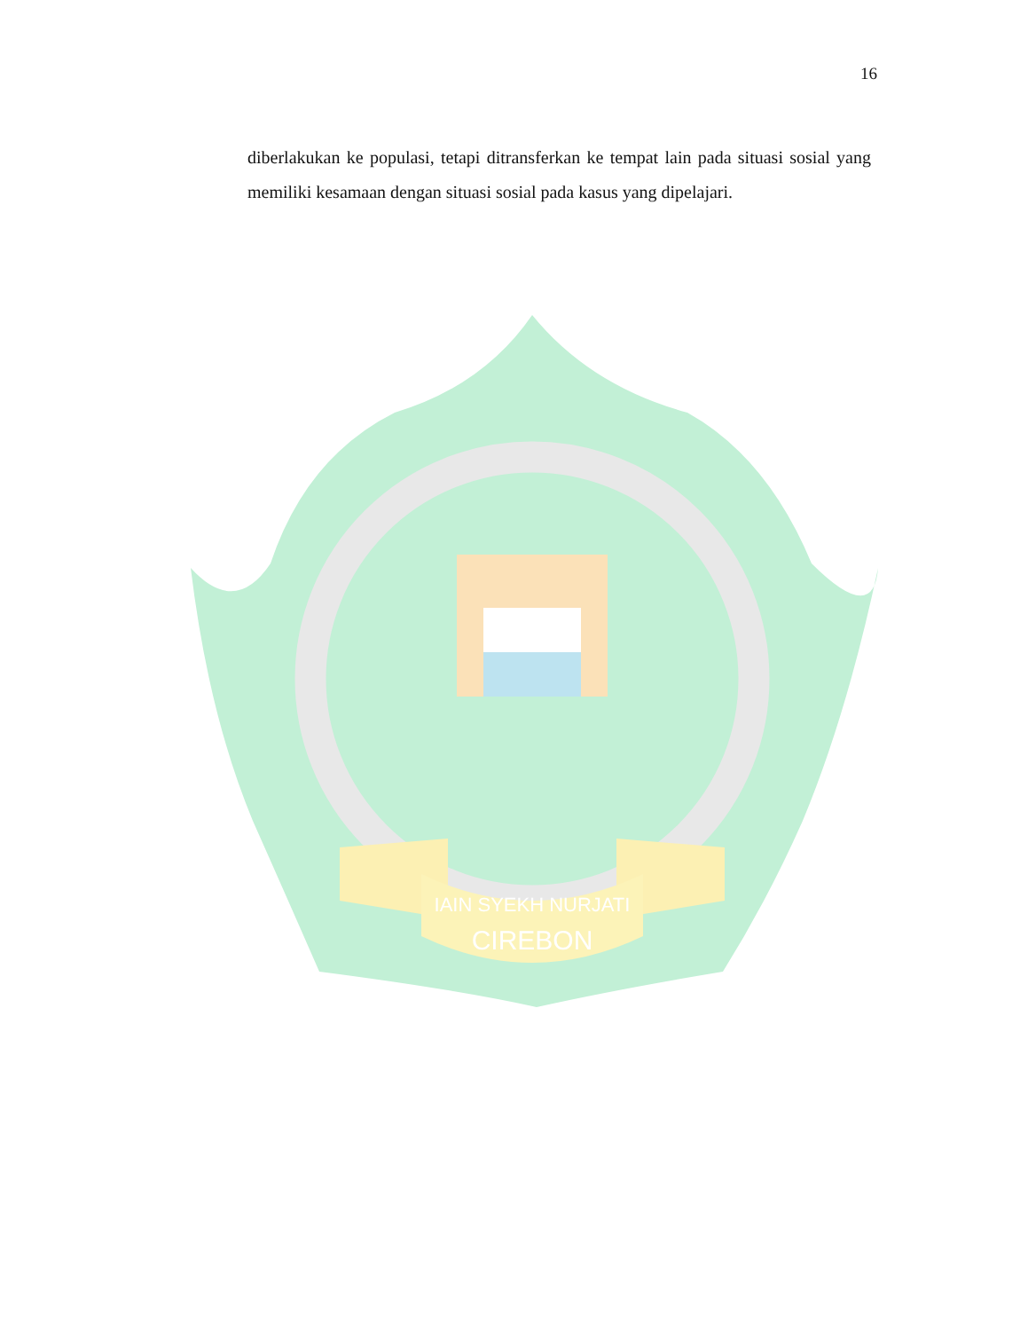16
diberlakukan ke populasi, tetapi ditransferkan ke tempat lain pada situasi sosial yang memiliki kesamaan dengan situasi sosial pada kasus yang dipelajari.
IAIN SYEKH NURJATI
CIREBON